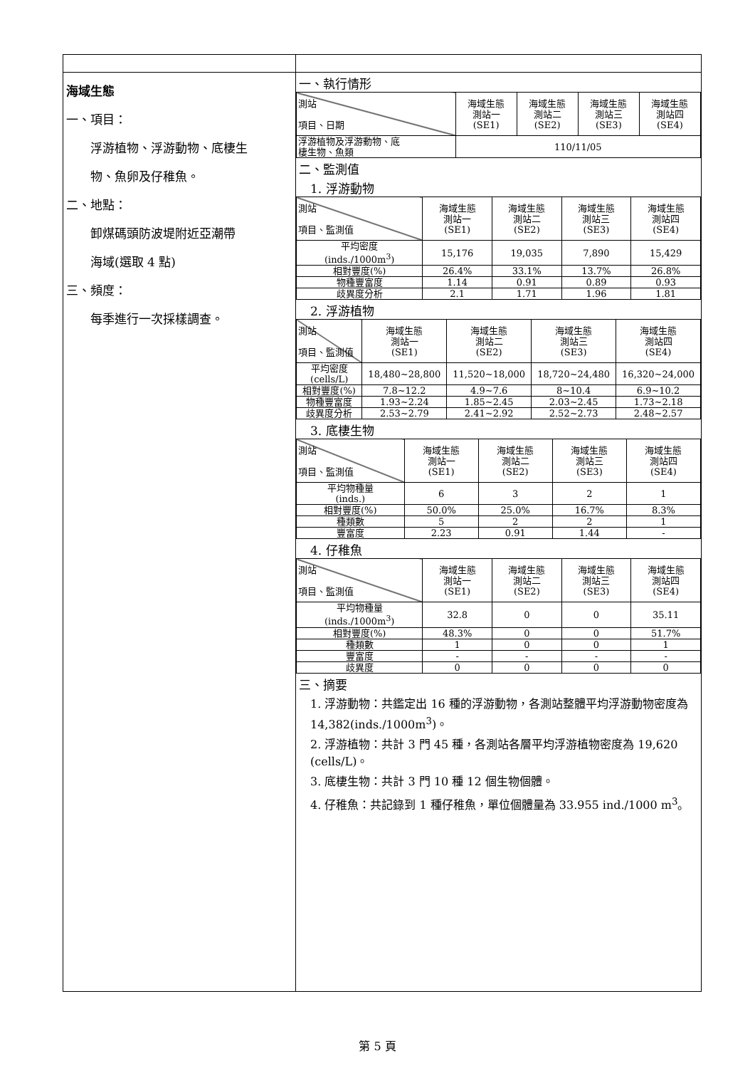| 海域生態 一、項目： 浮游植物、浮游動物、底棲生 物、魚卵及仔稚魚。 二、地點： 卸煤碼頭防波堤附近亞潮帶 海域(選取 4 點) 三、頻度： 每季進行一次採樣調查。 | 一、執行情形 / 測站 項目、日期 / 海域生態 測站一 (SE1) / 海域生態 測站二 (SE2) / 海域生態 測站三 (SE3) / 海域生態 測站四 (SE4) / / --- / --- / --- / --- / --- / / 浮游植物及浮游動物、底 棲生物、魚類 / 110/11/05 / / / / 二、監測值 1. 浮游動物 / 測站 項目、監測值 / 海域生態 測站一 (SE1) / 海域生態 測站二 (SE2) / 海域生態 測站三 (SE3) / 海域生態 測站四 (SE4) / / --- / --- / --- / --- / --- / / 平均密度 (inds./1000m<sup>3</sup>) / 15,176 / 19,035 / 7,890 / 15,429 / / 相對豐度(%) / 26.4% / 33.1% / 13.7% / 26.8% / / 物種豐富度 / 1.14 / 0.91 / 0.89 / 0.93 / / 歧異度分析 / 2.1 / 1.71 / 1.96 / 1.81 / 2. 浮游植物 / 測站 項目、監測值 / 海域生態 測站一 (SE1) / 海域生態 測站二 (SE2) / 海域生態 測站三 (SE3) / 海域生態 測站四 (SE4) / / --- / --- / --- / --- / --- / / 平均密度 (cells/L) / 18,480~28,800 / 11,520~18,000 / 18,720~24,480 / 16,320~24,000 / / 相對豐度(%) / 7.8~12.2 / 4.9~7.6 / 8~10.4 / 6.9~10.2 / / 物種豐富度 / 1.93~2.24 / 1.85~2.45 / 2.03~2.45 / 1.73~2.18 / / 歧異度分析 / 2.53~2.79 / 2.41~2.92 / 2.52~2.73 / 2.48~2.57 / 3. 底棲生物 / 測站 項目、監測值 / 海域生態 測站一 (SE1) / 海域生態 測站二 (SE2) / 海域生態 測站三 (SE3) / 海域生態 測站四 (SE4) / / --- / --- / --- / --- / --- / / 平均物種量 (inds.) / 6 / 3 / 2 / 1 / / 相對豐度(%) / 50.0% / 25.0% / 16.7% / 8.3% / / 種類數 / 5 / 2 / 2 / 1 / / 豐富度 / 2.23 / 0.91 / 1.44 / - / 4. 仔稚魚 / 測站 項目、監測值 / 海域生態 測站一 (SE1) / 海域生態 測站二 (SE2) / 海域生態 測站三 (SE3) / 海域生態 測站四 (SE4) / / --- / --- / --- / --- / --- / / 平均物種量 (inds./1000m<sup>3</sup>) / 32.8 / 0 / 0 / 35.11 / / 相對豐度(%) / 48.3% / 0 / 0 / 51.7% / / 種類數 / 1 / 0 / 0 / 1 / / 豐富度 / - / - / - / - / / 歧異度 / 0 / 0 / 0 / 0 / 三、摘要 1. 浮游動物：共鑑定出 16 種的浮游動物，各測站整體平均浮游動物密度為 14,382(inds./1000m<sup>3</sup>)。 2. 浮游植物：共計 3 門 45 種，各測站各層平均浮游植物密度為 19,620 (cells/L)。 3. 底棲生物：共計 3 門 10 種 12 個生物個體。 4. 仔稚魚：共記錄到 1 種仔稚魚，單位個體量為 33.955 ind./1000 m<sup>3</sup>。 |
第 5 頁